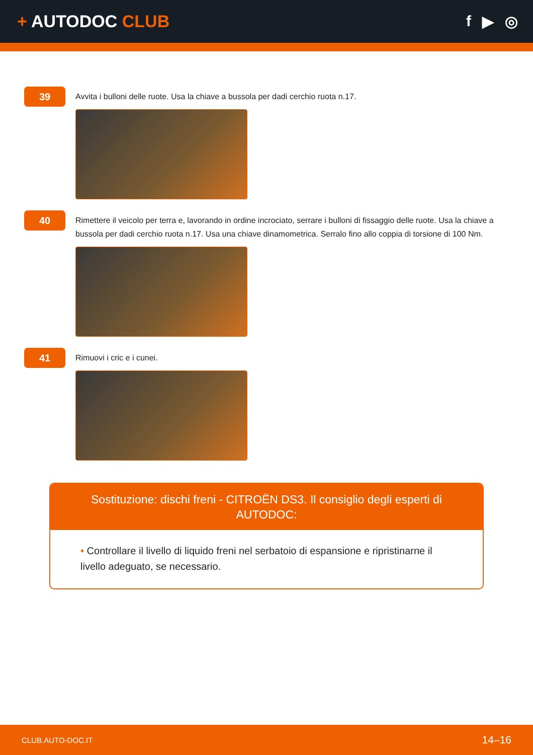+ AUTODOC CLUB f ▶ ◎
39
Avvita i bulloni delle ruote. Usa la chiave a bussola per dadi cerchio ruota n.17.
40
Rimettere il veicolo per terra e, lavorando in ordine incrociato, serrare i bulloni di fissaggio delle ruote. Usa la chiave a bussola per dadi cerchio ruota n.17. Usa una chiave dinamometrica. Serralo fino allo coppia di torsione di 100 Nm.
41
Rimuovi i cric e i cunei.
Sostituzione: dischi freni - CITROËN DS3. Il consiglio degli esperti di AUTODOC:
• Controllare il livello di liquido freni nel serbatoio di espansione e ripristinarne il livello adeguato, se necessario.
CLUB.AUTO-DOC.IT 14–16